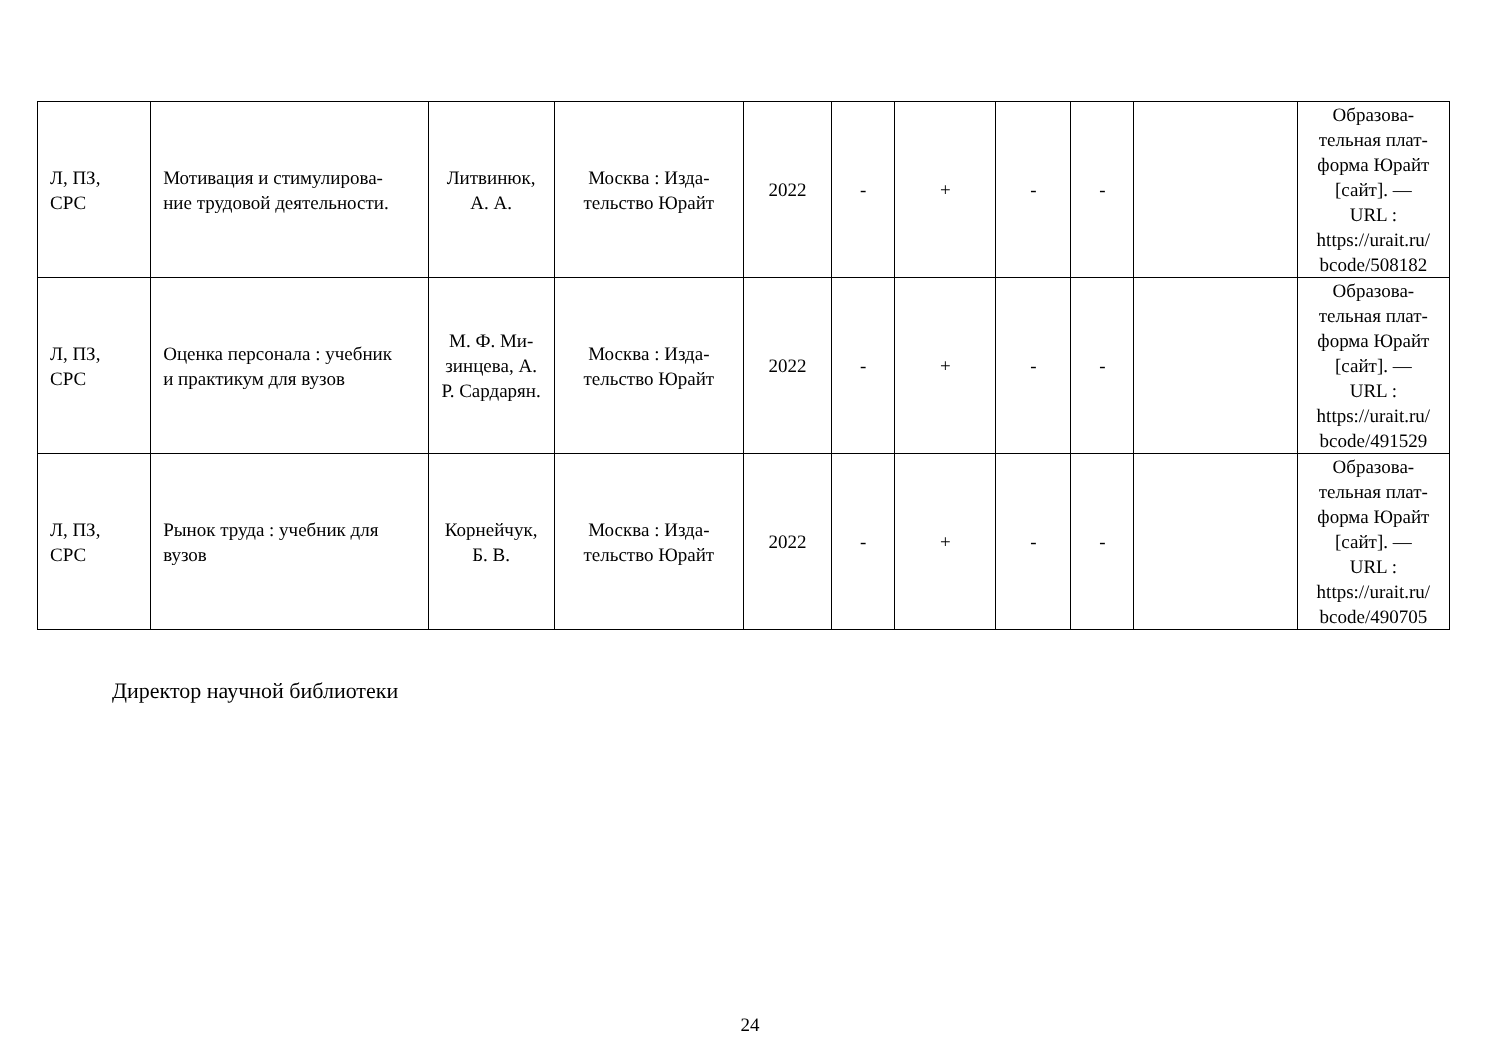| Л, ПЗ, СРС | Мотивация и стимулирова- ние трудовой деятельности. | Литвинюк, А. А. | Москва : Изда- тельство Юрайт | 2022 | - | + | - | - | | Образова- тельная плат- форма Юрайт [сайт]. — URL : https://urait.ru/ bcode/508182 |
| Л, ПЗ, СРС | Оценка персонала : учебник и практикум для вузов | М. Ф. Ми- зинцева, А. Р. Сардарян. | Москва : Изда- тельство Юрайт | 2022 | - | + | - | - | | Образова- тельная плат- форма Юрайт [сайт]. — URL : https://urait.ru/ bcode/491529 |
| Л, ПЗ, СРС | Рынок труда : учебник для вузов | Корнейчук, Б. В. | Москва : Изда- тельство Юрайт | 2022 | - | + | - | - | | Образова- тельная плат- форма Юрайт [сайт]. — URL : https://urait.ru/ bcode/490705 |
Директор научной библиотеки
24